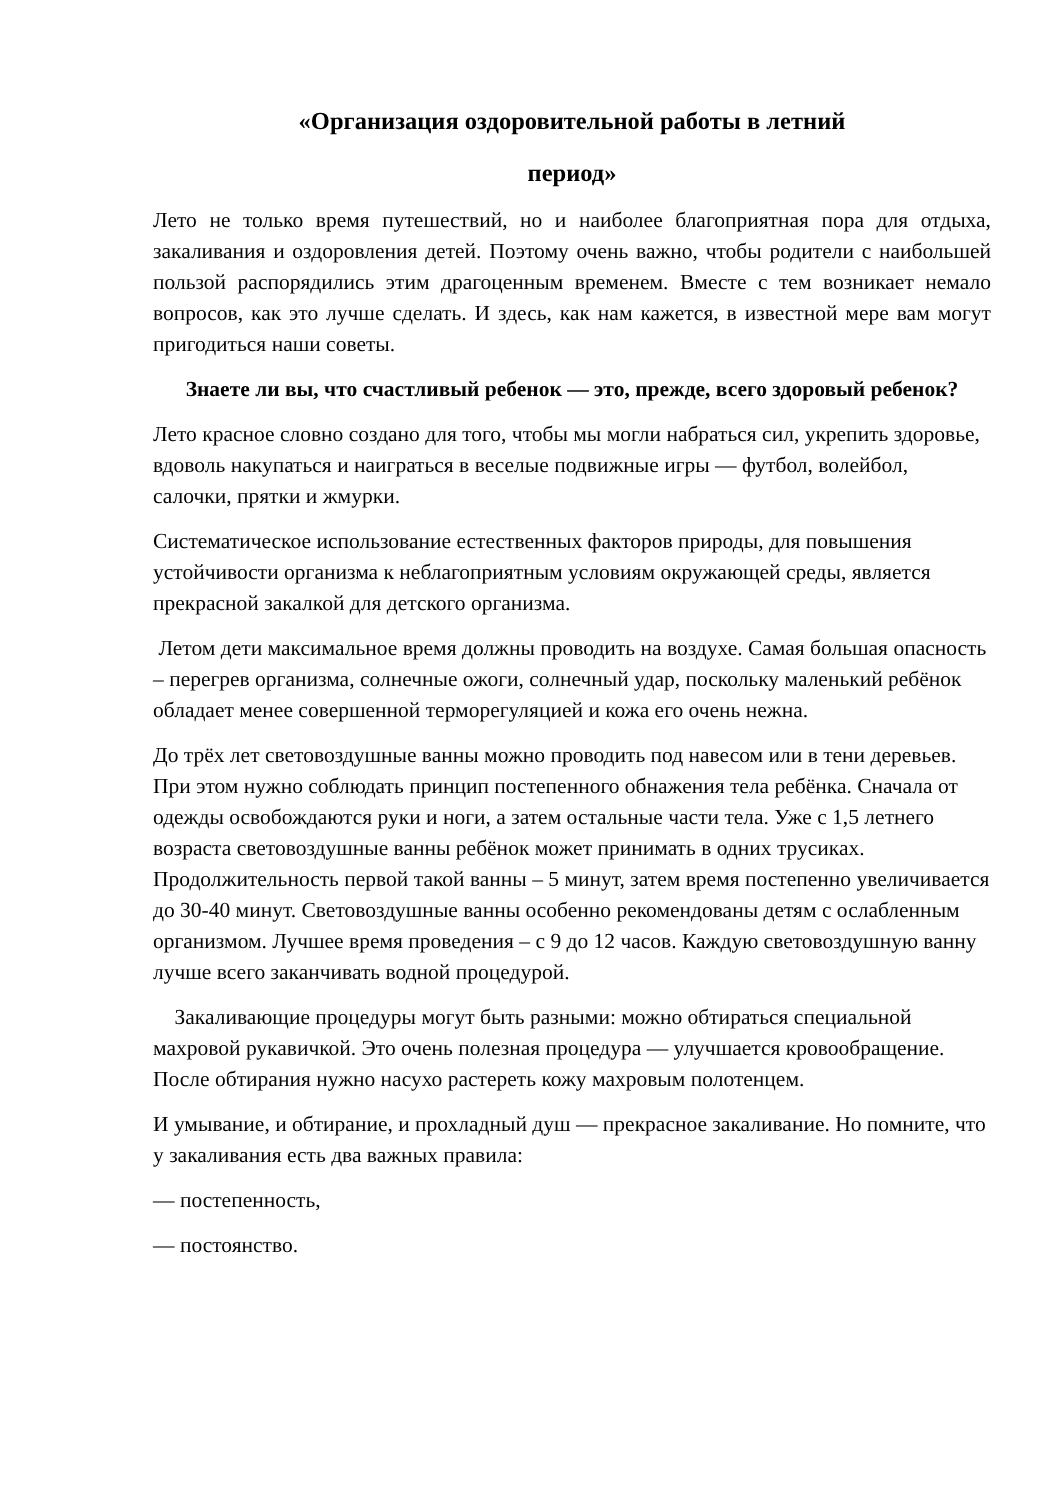«Организация оздоровительной работы в летний
период»
Лето не только время путешествий, но и наиболее благоприятная пора для отдыха, закаливания и оздоровления детей. Поэтому очень важно, чтобы родители с наибольшей пользой распорядились этим драгоценным временем. Вместе с тем возникает немало вопросов, как это лучше сделать. И здесь, как нам кажется, в известной мере вам могут пригодиться наши советы.
Знаете ли вы, что счастливый ребенок — это, прежде, всего здоровый ребенок?
Лето красное словно создано для того, чтобы мы могли набраться сил, укрепить здоровье, вдоволь накупаться и наиграться в веселые подвижные игры — футбол, волейбол, салочки, прятки и жмурки.
Систематическое использование естественных факторов природы, для повышения устойчивости организма к неблагоприятным условиям окружающей среды, является прекрасной закалкой для детского организма.
Летом дети максимальное время должны проводить на воздухе. Самая большая опасность – перегрев организма, солнечные ожоги, солнечный удар, поскольку маленький ребёнок обладает менее совершенной терморегуляцией и кожа его очень нежна.
До трёх лет световоздушные ванны можно проводить под навесом или в тени деревьев. При этом нужно соблюдать принцип постепенного обнажения тела ребёнка. Сначала от одежды освобождаются руки и ноги, а затем остальные части тела. Уже с 1,5 летнего возраста световоздушные ванны ребёнок может принимать в одних трусиках. Продолжительность первой такой ванны – 5 минут, затем время постепенно увеличивается до 30-40 минут. Световоздушные ванны особенно рекомендованы детям с ослабленным организмом. Лучшее время проведения – с 9 до 12 часов. Каждую световоздушную ванну лучше всего заканчивать водной процедурой.
Закаливающие процедуры могут быть разными: можно обтираться специальной махровой рукавичкой. Это очень полезная процедура — улучшается кровообращение. После обтирания нужно насухо растереть кожу махровым полотенцем.
И умывание, и обтирание, и прохладный душ — прекрасное закаливание. Но помните, что у закаливания есть два важных правила:
— постепенность,
— постоянство.